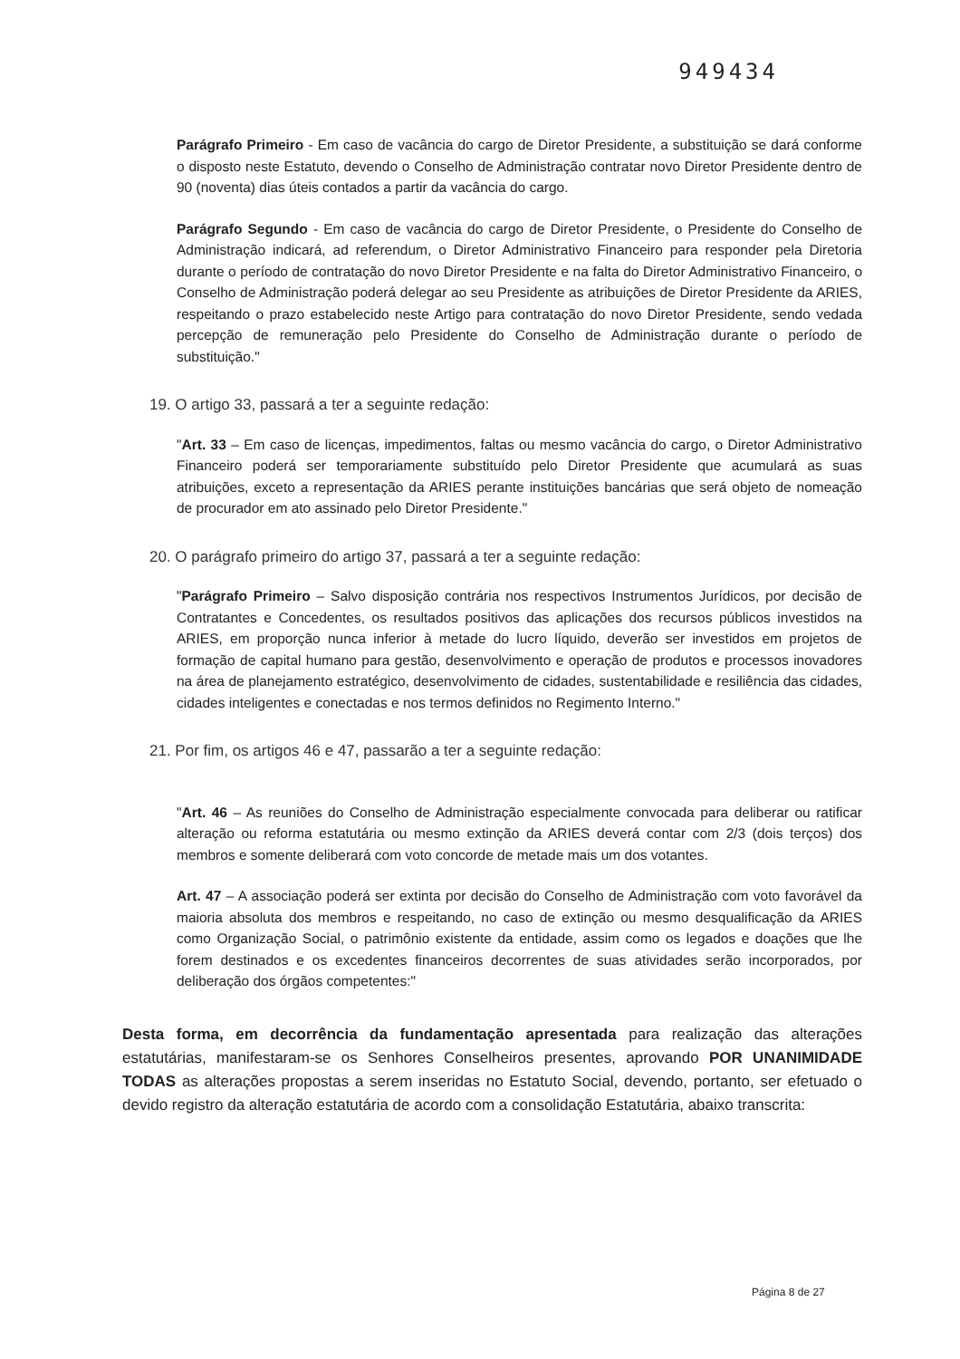949434
Parágrafo Primeiro - Em caso de vacância do cargo de Diretor Presidente, a substituição se dará conforme o disposto neste Estatuto, devendo o Conselho de Administração contratar novo Diretor Presidente dentro de 90 (noventa) dias úteis contados a partir da vacância do cargo.
Parágrafo Segundo - Em caso de vacância do cargo de Diretor Presidente, o Presidente do Conselho de Administração indicará, ad referendum, o Diretor Administrativo Financeiro para responder pela Diretoria durante o período de contratação do novo Diretor Presidente e na falta do Diretor Administrativo Financeiro, o Conselho de Administração poderá delegar ao seu Presidente as atribuições de Diretor Presidente da ARIES, respeitando o prazo estabelecido neste Artigo para contratação do novo Diretor Presidente, sendo vedada percepção de remuneração pelo Presidente do Conselho de Administração durante o período de substituição."
19. O artigo 33, passará a ter a seguinte redação:
"Art. 33 – Em caso de licenças, impedimentos, faltas ou mesmo vacância do cargo, o Diretor Administrativo Financeiro poderá ser temporariamente substituído pelo Diretor Presidente que acumulará as suas atribuições, exceto a representação da ARIES perante instituições bancárias que será objeto de nomeação de procurador em ato assinado pelo Diretor Presidente."
20. O parágrafo primeiro do artigo 37, passará a ter a seguinte redação:
"Parágrafo Primeiro – Salvo disposição contrária nos respectivos Instrumentos Jurídicos, por decisão de Contratantes e Concedentes, os resultados positivos das aplicações dos recursos públicos investidos na ARIES, em proporção nunca inferior à metade do lucro líquido, deverão ser investidos em projetos de formação de capital humano para gestão, desenvolvimento e operação de produtos e processos inovadores na área de planejamento estratégico, desenvolvimento de cidades, sustentabilidade e resiliência das cidades, cidades inteligentes e conectadas e nos termos definidos no Regimento Interno."
21. Por fim, os artigos 46 e 47, passarão a ter a seguinte redação:
"Art. 46 – As reuniões do Conselho de Administração especialmente convocada para deliberar ou ratificar alteração ou reforma estatutária ou mesmo extinção da ARIES deverá contar com 2/3 (dois terços) dos membros e somente deliberará com voto concorde de metade mais um dos votantes.
Art. 47 – A associação poderá ser extinta por decisão do Conselho de Administração com voto favorável da maioria absoluta dos membros e respeitando, no caso de extinção ou mesmo desqualificação da ARIES como Organização Social, o patrimônio existente da entidade, assim como os legados e doações que lhe forem destinados e os excedentes financeiros decorrentes de suas atividades serão incorporados, por deliberação dos órgãos competentes:"
Desta forma, em decorrência da fundamentação apresentada para realização das alterações estatutárias, manifestaram-se os Senhores Conselheiros presentes, aprovando POR UNANIMIDADE TODAS as alterações propostas a serem inseridas no Estatuto Social, devendo, portanto, ser efetuado o devido registro da alteração estatutária de acordo com a consolidação Estatutária, abaixo transcrita:
Página 8 de 27